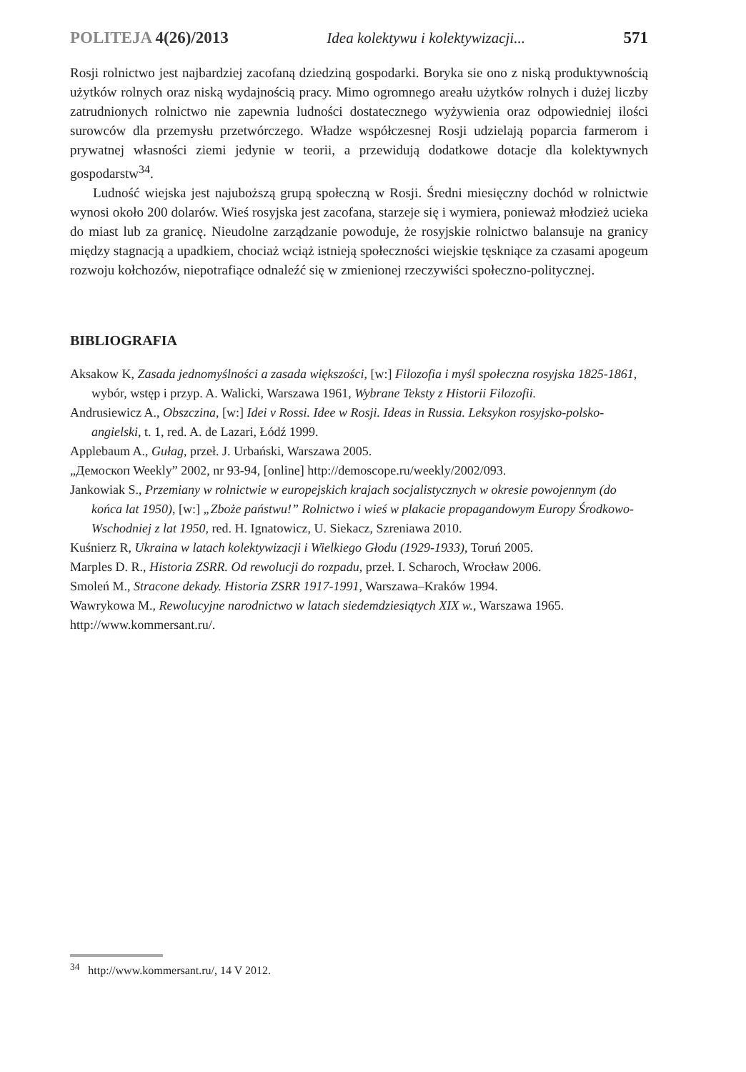POLITEJA 4(26)/2013 Idea kolektywu i kolektywizacji... 571
Rosji rolnictwo jest najbardziej zacofaną dziedziną gospodarki. Boryka sie ono z niską produktywnością użytków rolnych oraz niską wydajnością pracy. Mimo ogromnego areału użytków rolnych i dużej liczby zatrudnionych rolnictwo nie zapewnia ludności dostatecznego wyżywienia oraz odpowiedniej ilości surowców dla przemysłu przetwórczego. Władze współczesnej Rosji udzielają poparcia farmerom i prywatnej własności ziemi jedynie w teorii, a przewidują dodatkowe dotacje dla kolektywnych gospodarstw<sup>34</sup>.
Ludność wiejska jest najuboższą grupą społeczną w Rosji. Średni miesięczny dochód w rolnictwie wynosi około 200 dolarów. Wieś rosyjska jest zacofana, starzeje się i wymiera, ponieważ młodzież ucieka do miast lub za granicę. Nieudolne zarządzanie powoduje, że rosyjskie rolnictwo balansuje na granicy między stagnacją a upadkiem, chociaż wciąż istnieją społeczności wiejskie tęskniące za czasami apogeum rozwoju kołchozów, niepotrafiące odnaleźć się w zmienionej rzeczywiści społeczno-politycznej.
BIBLIOGRAFIA
Aksakow K, Zasada jednomyślności a zasada większości, [w:] Filozofia i myśl społeczna rosyjska 1825-1861, wybór, wstęp i przyp. A. Walicki, Warszawa 1961, Wybrane Teksty z Historii Filozofii.
Andrusiewicz A., Obszczina, [w:] Idei v Rossi. Idee w Rosji. Ideas in Russia. Leksykon rosyjsko-polsko-angielski, t. 1, red. A. de Lazari, Łódź 1999.
Applebaum A., Gułag, przeł. J. Urbański, Warszawa 2005.
„Демоскоп Weekly” 2002, nr 93-94, [online] http://demoscope.ru/weekly/2002/093.
Jankowiak S., Przemiany w rolnictwie w europejskich krajach socjalistycznych w okresie powojennym (do końca lat 1950), [w:] „Zboże państwu!” Rolnictwo i wieś w plakacie propagandowym Europy Środkowo-Wschodniej z lat 1950, red. H. Ignatowicz, U. Siekacz, Szreniawa 2010.
Kuśnierz R, Ukraina w latach kolektywizacji i Wielkiego Głodu (1929-1933), Toruń 2005.
Marples D. R., Historia ZSRR. Od rewolucji do rozpadu, przeł. I. Scharoch, Wrocław 2006.
Smoleń M., Stracone dekady. Historia ZSRR 1917-1991, Warszawa–Kraków 1994.
Wawrykowa M., Rewolucyjne narodnictwo w latach siedemdziesiątych XIX w., Warszawa 1965.
http://www.kommersant.ru/.
<sup>34</sup> http://www.kommersant.ru/, 14 V 2012.